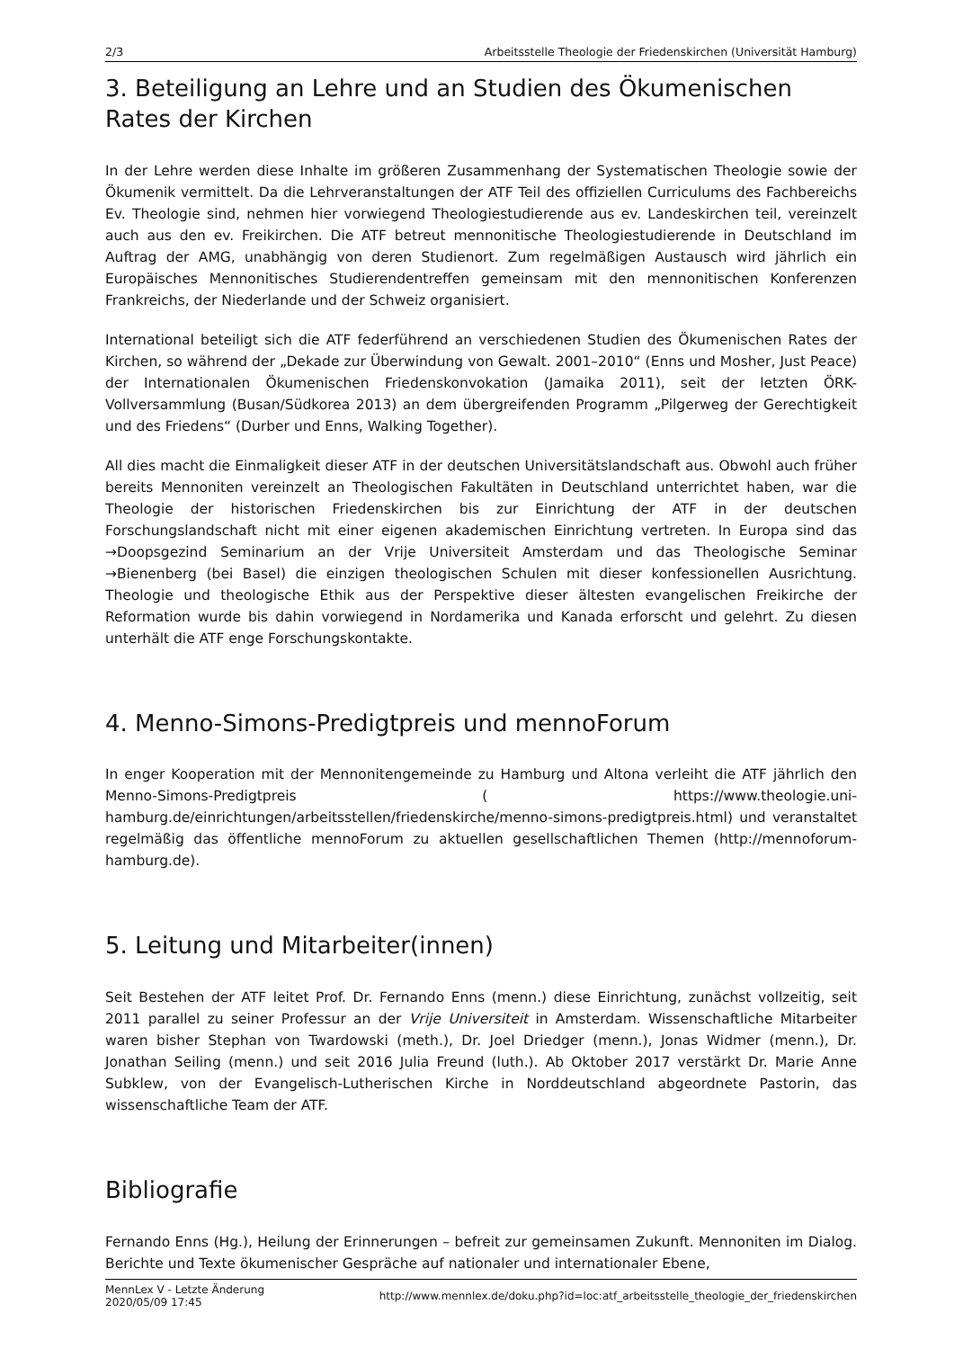2/3 Arbeitsstelle Theologie der Friedenskirchen (Universität Hamburg)
3. Beteiligung an Lehre und an Studien des Ökumenischen Rates der Kirchen
In der Lehre werden diese Inhalte im größeren Zusammenhang der Systematischen Theologie sowie der Ökumenik vermittelt. Da die Lehrveranstaltungen der ATF Teil des offiziellen Curriculums des Fachbereichs Ev. Theologie sind, nehmen hier vorwiegend Theologiestudierende aus ev. Landeskirchen teil, vereinzelt auch aus den ev. Freikirchen. Die ATF betreut mennonitische Theologiestudierende in Deutschland im Auftrag der AMG, unabhängig von deren Studienort. Zum regelmäßigen Austausch wird jährlich ein Europäisches Mennonitisches Studierendentreffen gemeinsam mit den mennonitischen Konferenzen Frankreichs, der Niederlande und der Schweiz organisiert.
International beteiligt sich die ATF federführend an verschiedenen Studien des Ökumenischen Rates der Kirchen, so während der „Dekade zur Überwindung von Gewalt. 2001–2010“ (Enns und Mosher, Just Peace) der Internationalen Ökumenischen Friedenskonvokation (Jamaika 2011), seit der letzten ÖRK-Vollversammlung (Busan/Südkorea 2013) an dem übergreifenden Programm „Pilgerweg der Gerechtigkeit und des Friedens“ (Durber und Enns, Walking Together).
All dies macht die Einmaligkeit dieser ATF in der deutschen Universitätslandschaft aus. Obwohl auch früher bereits Mennoniten vereinzelt an Theologischen Fakultäten in Deutschland unterrichtet haben, war die Theologie der historischen Friedenskirchen bis zur Einrichtung der ATF in der deutschen Forschungslandschaft nicht mit einer eigenen akademischen Einrichtung vertreten. In Europa sind das →Doopsgezind Seminarium an der Vrije Universiteit Amsterdam und das Theologische Seminar →Bienenberg (bei Basel) die einzigen theologischen Schulen mit dieser konfessionellen Ausrichtung. Theologie und theologische Ethik aus der Perspektive dieser ältesten evangelischen Freikirche der Reformation wurde bis dahin vorwiegend in Nordamerika und Kanada erforscht und gelehrt. Zu diesen unterhält die ATF enge Forschungskontakte.
4. Menno-Simons-Predigtpreis und mennoForum
In enger Kooperation mit der Mennonitengemeinde zu Hamburg und Altona verleiht die ATF jährlich den Menno-Simons-Predigtpreis ( https://www.theologie.uni-hamburg.de/einrichtungen/arbeitsstellen/friedenskirche/menno-simons-predigtpreis.html) und veranstaltet regelmäßig das öffentliche mennoForum zu aktuellen gesellschaftlichen Themen (http://mennoforum-hamburg.de).
5. Leitung und Mitarbeiter(innen)
Seit Bestehen der ATF leitet Prof. Dr. Fernando Enns (menn.) diese Einrichtung, zunächst vollzeitig, seit 2011 parallel zu seiner Professur an der Vrije Universiteit in Amsterdam. Wissenschaftliche Mitarbeiter waren bisher Stephan von Twardowski (meth.), Dr. Joel Driedger (menn.), Jonas Widmer (menn.), Dr. Jonathan Seiling (menn.) und seit 2016 Julia Freund (luth.). Ab Oktober 2017 verstärkt Dr. Marie Anne Subklew, von der Evangelisch-Lutherischen Kirche in Norddeutschland abgeordnete Pastorin, das wissenschaftliche Team der ATF.
Bibliografie
Fernando Enns (Hg.), Heilung der Erinnerungen – befreit zur gemeinsamen Zukunft. Mennoniten im Dialog. Berichte und Texte ökumenischer Gespräche auf nationaler und internationaler Ebene,
MennLex V - Letzte Änderung
2020/05/09 17:45 http://www.mennlex.de/doku.php?id=loc:atf_arbeitsstelle_theologie_der_friedenskirchen